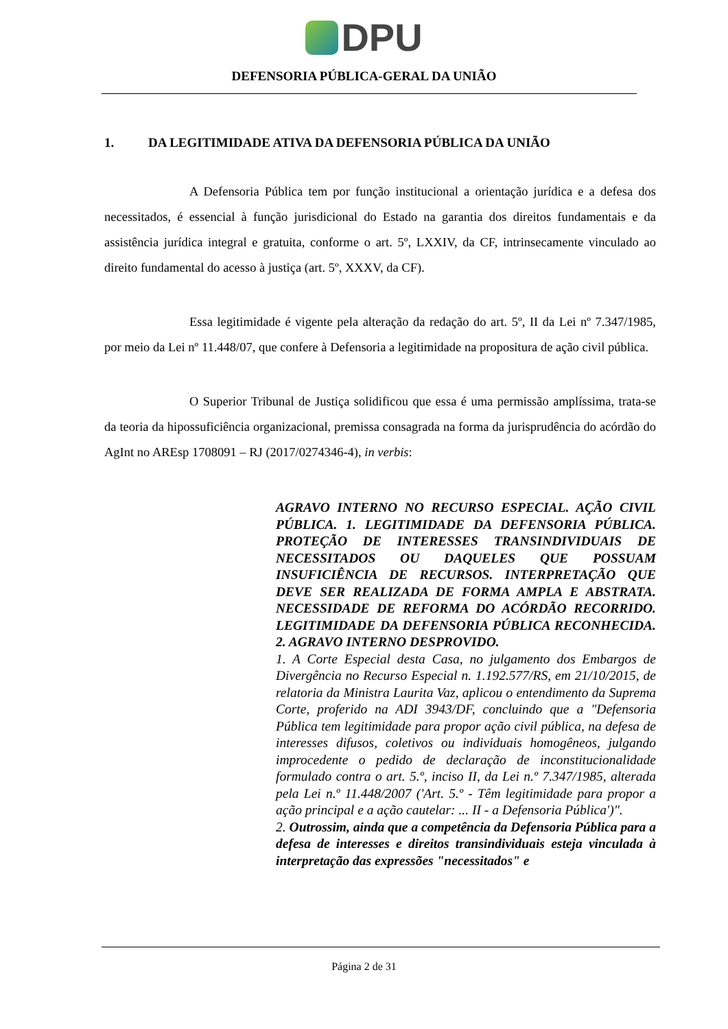DPU
DEFENSORIA PÚBLICA-GERAL DA UNIÃO
1. DA LEGITIMIDADE ATIVA DA DEFENSORIA PÚBLICA DA UNIÃO
A Defensoria Pública tem por função institucional a orientação jurídica e a defesa dos necessitados, é essencial à função jurisdicional do Estado na garantia dos direitos fundamentais e da assistência jurídica integral e gratuita, conforme o art. 5º, LXXIV, da CF, intrinsecamente vinculado ao direito fundamental do acesso à justiça (art. 5º, XXXV, da CF).
Essa legitimidade é vigente pela alteração da redação do art. 5º, II da Lei nº 7.347/1985, por meio da Lei nº 11.448/07, que confere à Defensoria a legitimidade na propositura de ação civil pública.
O Superior Tribunal de Justiça solidificou que essa é uma permissão amplíssima, trata-se da teoria da hipossuficiência organizacional, premissa consagrada na forma da jurisprudência do acórdão do AgInt no AREsp 1708091 – RJ (2017/0274346-4), in verbis:
AGRAVO INTERNO NO RECURSO ESPECIAL. AÇÃO CIVIL PÚBLICA. 1. LEGITIMIDADE DA DEFENSORIA PÚBLICA. PROTEÇÃO DE INTERESSES TRANSINDIVIDUAIS DE NECESSITADOS OU DAQUELES QUE POSSUAM INSUFICIÊNCIA DE RECURSOS. INTERPRETAÇÃO QUE DEVE SER REALIZADA DE FORMA AMPLA E ABSTRATA. NECESSIDADE DE REFORMA DO ACÓRDÃO RECORRIDO. LEGITIMIDADE DA DEFENSORIA PÚBLICA RECONHECIDA. 2. AGRAVO INTERNO DESPROVIDO.
1. A Corte Especial desta Casa, no julgamento dos Embargos de Divergência no Recurso Especial n. 1.192.577/RS, em 21/10/2015, de relatoria da Ministra Laurita Vaz, aplicou o entendimento da Suprema Corte, proferido na ADI 3943/DF, concluindo que a "Defensoria Pública tem legitimidade para propor ação civil pública, na defesa de interesses difusos, coletivos ou individuais homogêneos, julgando improcedente o pedido de declaração de inconstitucionalidade formulado contra o art. 5.º, inciso II, da Lei n.º 7.347/1985, alterada pela Lei n.º 11.448/2007 ('Art. 5.º - Têm legitimidade para propor a ação principal e a ação cautelar: ... II - a Defensoria Pública')".
2. Outrossim, ainda que a competência da Defensoria Pública para a defesa de interesses e direitos transindividuais esteja vinculada à interpretação das expressões "necessitados" e
Página 2 de 31